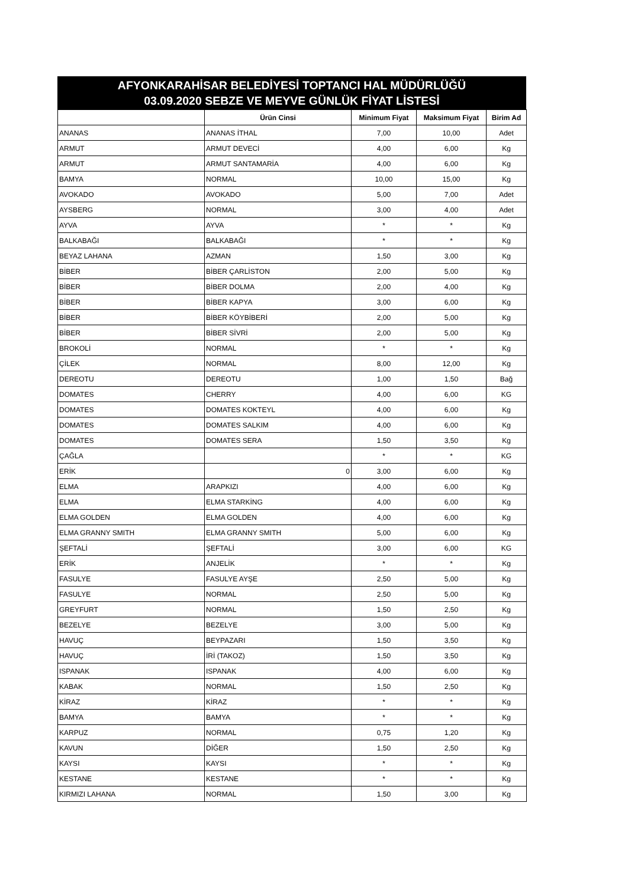AFYONKARAHİSAR BELEDİYESİ TOPTANCI HAL MÜDÜRLÜĞÜ
03.09.2020 SEBZE VE MEYVE GÜNLÜK FİYAT LİSTESİ
| | Ürün Cinsi | Minimum Fiyat | Maksimum Fiyat | Birim Ad |
| --- | --- | --- | --- | --- |
| ANANAS | ANANAS İTHAL | 7,00 | 10,00 | Adet |
| ARMUT | ARMUT DEVECİ | 4,00 | 6,00 | Kg |
| ARMUT | ARMUT SANTAMARİA | 4,00 | 6,00 | Kg |
| BAMYA | NORMAL | 10,00 | 15,00 | Kg |
| AVOKADO | AVOKADO | 5,00 | 7,00 | Adet |
| AYSBERG | NORMAL | 3,00 | 4,00 | Adet |
| AYVA | AYVA | * | * | Kg |
| BALKABAĞI | BALKABAĞI | * | * | Kg |
| BEYAZ LAHANA | AZMAN | 1,50 | 3,00 | Kg |
| BİBER | BİBER ÇARLİSTON | 2,00 | 5,00 | Kg |
| BİBER | BİBER DOLMA | 2,00 | 4,00 | Kg |
| BİBER | BİBER KAPYA | 3,00 | 6,00 | Kg |
| BİBER | BİBER KÖYBİBERİ | 2,00 | 5,00 | Kg |
| BİBER | BİBER SİVRİ | 2,00 | 5,00 | Kg |
| BROKOLİ | NORMAL | * | * | Kg |
| ÇİLEK | NORMAL | 8,00 | 12,00 | Kg |
| DEREOTU | DEREOTU | 1,00 | 1,50 | Bağ |
| DOMATES | CHERRY | 4,00 | 6,00 | KG |
| DOMATES | DOMATES KOKTEYL | 4,00 | 6,00 | Kg |
| DOMATES | DOMATES SALKIM | 4,00 | 6,00 | Kg |
| DOMATES | DOMATES SERA | 1,50 | 3,50 | Kg |
| ÇAĞLA | | * | * | KG |
| ERİK | 0 | 3,00 | 6,00 | Kg |
| ELMA | ARAPKIZI | 4,00 | 6,00 | Kg |
| ELMA | ELMA STARKİNG | 4,00 | 6,00 | Kg |
| ELMA GOLDEN | ELMA GOLDEN | 4,00 | 6,00 | Kg |
| ELMA GRANNY SMITH | ELMA GRANNY SMITH | 5,00 | 6,00 | Kg |
| ŞEFTALİ | ŞEFTALİ | 3,00 | 6,00 | KG |
| ERİK | ANJELİK | * | * | Kg |
| FASULYE | FASULYE AYŞE | 2,50 | 5,00 | Kg |
| FASULYE | NORMAL | 2,50 | 5,00 | Kg |
| GREYFURT | NORMAL | 1,50 | 2,50 | Kg |
| BEZELYE | BEZELYE | 3,00 | 5,00 | Kg |
| HAVUÇ | BEYPAZARI | 1,50 | 3,50 | Kg |
| HAVUÇ | İRİ (TAKOZ) | 1,50 | 3,50 | Kg |
| ISPANAK | ISPANAK | 4,00 | 6,00 | Kg |
| KABAK | NORMAL | 1,50 | 2,50 | Kg |
| KİRAZ | KİRAZ | * | * | Kg |
| BAMYA | BAMYA | * | * | Kg |
| KARPUZ | NORMAL | 0,75 | 1,20 | Kg |
| KAVUN | DİĞER | 1,50 | 2,50 | Kg |
| KAYSI | KAYSI | * | * | Kg |
| KESTANE | KESTANE | * | * | Kg |
| KIRMIZI LAHANA | NORMAL | 1,50 | 3,00 | Kg |